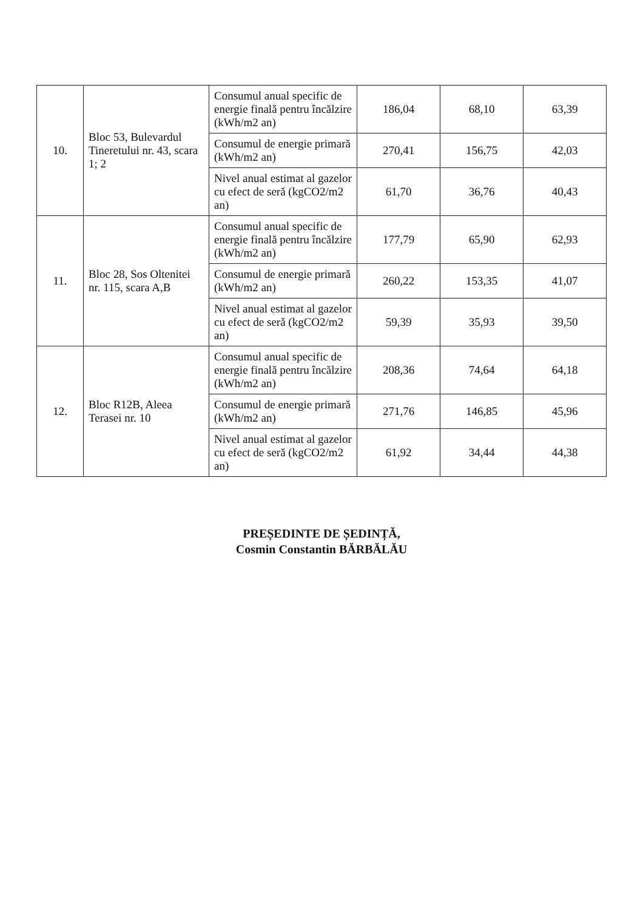| 10. | Bloc 53, Bulevardul Tineretului nr. 43, scara 1; 2 | Consumul anual specific de energie finală pentru încălzire (kWh/m2 an) | 186,04 | 68,10 | 63,39 |
| | | Consumul de energie primară (kWh/m2 an) | 270,41 | 156,75 | 42,03 |
| | | Nivel anual estimat al gazelor cu efect de seră (kgCO2/m2 an) | 61,70 | 36,76 | 40,43 |
| 11. | Bloc 28, Sos Oltenitei nr. 115, scara A,B | Consumul anual specific de energie finală pentru încălzire (kWh/m2 an) | 177,79 | 65,90 | 62,93 |
| | | Consumul de energie primară (kWh/m2 an) | 260,22 | 153,35 | 41,07 |
| | | Nivel anual estimat al gazelor cu efect de seră (kgCO2/m2 an) | 59,39 | 35,93 | 39,50 |
| 12. | Bloc R12B, Aleea Terasei nr. 10 | Consumul anual specific de energie finală pentru încălzire (kWh/m2 an) | 208,36 | 74,64 | 64,18 |
| | | Consumul de energie primară (kWh/m2 an) | 271,76 | 146,85 | 45,96 |
| | | Nivel anual estimat al gazelor cu efect de seră (kgCO2/m2 an) | 61,92 | 34,44 | 44,38 |
PREȘEDINTE DE ȘEDINȚĂ,
Cosmin Constantin BĂRBĂLĂU